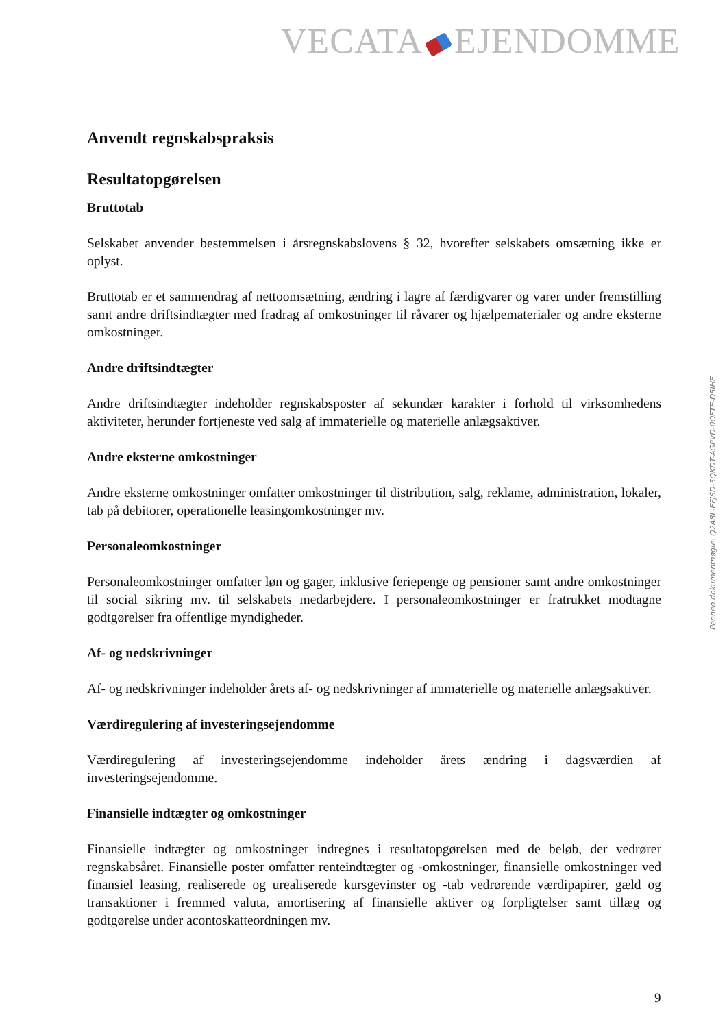VECATA EJENDOMME
Anvendt regnskabspraksis
Resultatopgørelsen
Bruttotab
Selskabet anvender bestemmelsen i årsregnskabslovens § 32, hvorefter selskabets omsætning ikke er oplyst.
Bruttotab er et sammendrag af nettoomsætning, ændring i lagre af færdigvarer og varer under fremstilling samt andre driftsindtægter med fradrag af omkostninger til råvarer og hjælpematerialer og andre eksterne omkostninger.
Andre driftsindtægter
Andre driftsindtægter indeholder regnskabsposter af sekundær karakter i forhold til virksomhedens aktiviteter, herunder fortjeneste ved salg af immaterielle og materielle anlægsaktiver.
Andre eksterne omkostninger
Andre eksterne omkostninger omfatter omkostninger til distribution, salg, reklame, administration, lokaler, tab på debitorer, operationelle leasingomkostninger mv.
Personaleomkostninger
Personaleomkostninger omfatter løn og gager, inklusive feriepenge og pensioner samt andre omkostninger til social sikring mv. til selskabets medarbejdere. I personaleomkostninger er fratrukket modtagne godtgørelser fra offentlige myndigheder.
Af- og nedskrivninger
Af- og nedskrivninger indeholder årets af- og nedskrivninger af immaterielle og materielle anlægsaktiver.
Værdiregulering af investeringsejendomme
Værdiregulering af investeringsejendomme indeholder årets ændring i dagsværdien af investeringsejendomme.
Finansielle indtægter og omkostninger
Finansielle indtægter og omkostninger indregnes i resultatopgørelsen med de beløb, der vedrører regnskabsåret. Finansielle poster omfatter renteindtægter og -omkostninger, finansielle omkostninger ved finansiel leasing, realiserede og urealiserede kursgevinster og -tab vedrørende værdipapirer, gæld og transaktioner i fremmed valuta, amortisering af finansielle aktiver og forpligtelser samt tillæg og godtgørelse under acontoskatteordningen mv.
Penneo dokumentnøgle: Q2A8L-EFJSD-5QKDT-AGPVD-0OFTE-D5IHE
9